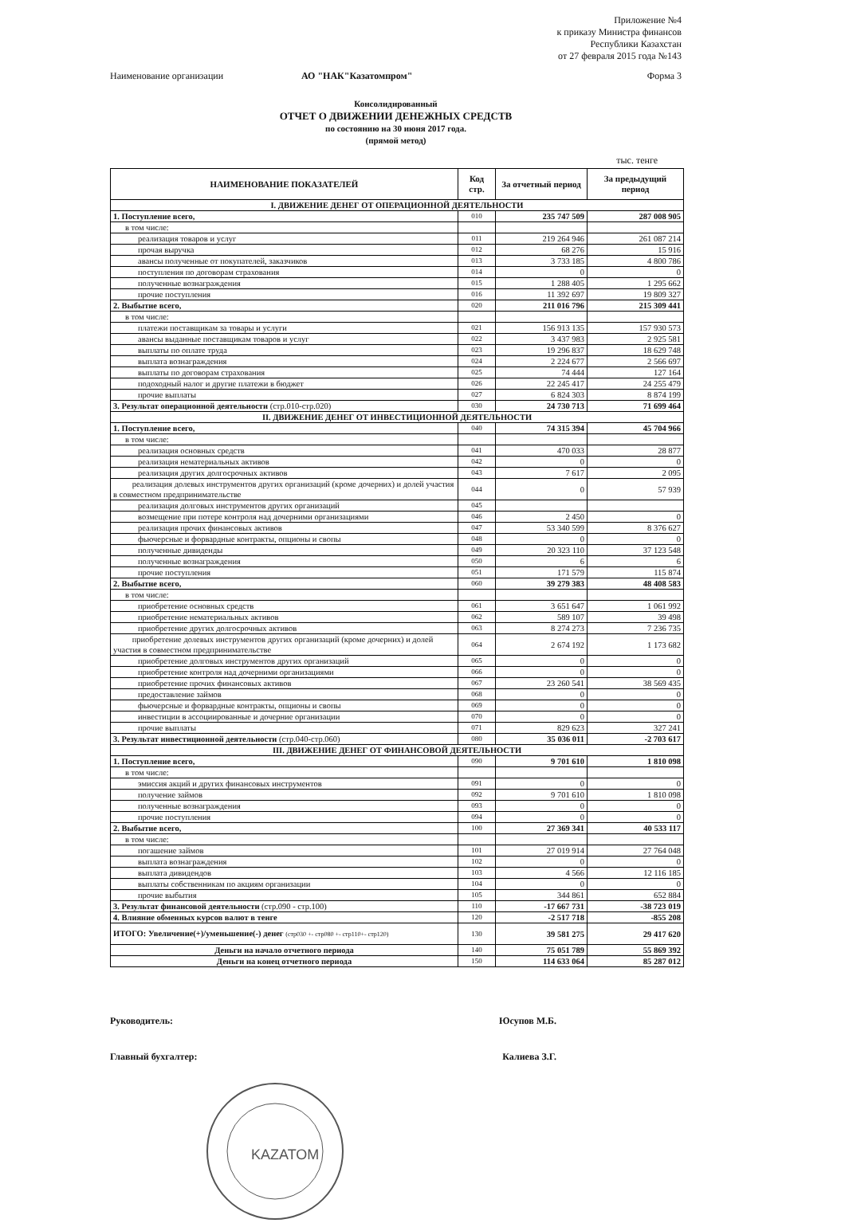Приложение №4
к приказу Министра финансов
Республики Казахстан
от 27 февраля 2015 года №143
Наименование организации АО "НАК"Казатомпром" Форма 3
Консолидированный
ОТЧЕТ О ДВИЖЕНИИ ДЕНЕЖНЫХ СРЕДСТВ
по состоянию на 30 июня 2017 года.
(прямой метод)
тыс. тенге
| НАИМЕНОВАНИЕ ПОКАЗАТЕЛЕЙ | Код стр. | За отчетный период | За предыдущий период |
| --- | --- | --- | --- |
| I. ДВИЖЕНИЕ ДЕНЕГ ОТ ОПЕРАЦИОННОЙ ДЕЯТЕЛЬНОСТИ | | | |
| 1. Поступление всего, | 010 | 235 747 509 | 287 008 905 |
| в том числе: | | | |
| реализация товаров и услуг | 011 | 219 264 946 | 261 087 214 |
| прочая выручка | 012 | 68 276 | 15 916 |
| авансы полученные от покупателей, заказчиков | 013 | 3 733 185 | 4 800 786 |
| поступления по договорам страхования | 014 | 0 | 0 |
| полученные вознаграждения | 015 | 1 288 405 | 1 295 662 |
| прочие поступления | 016 | 11 392 697 | 19 809 327 |
| 2. Выбытие всего, | 020 | 211 016 796 | 215 309 441 |
| в том числе: | | | |
| платежи поставщикам за товары и услуги | 021 | 156 913 135 | 157 930 573 |
| авансы выданные поставщикам товаров и услуг | 022 | 3 437 983 | 2 925 581 |
| выплаты по оплате труда | 023 | 19 296 837 | 18 629 748 |
| выплата вознаграждения | 024 | 2 224 677 | 2 566 697 |
| выплаты по договорам страхования | 025 | 74 444 | 127 164 |
| подоходный налог и другие платежи в бюджет | 026 | 22 245 417 | 24 255 479 |
| прочие выплаты | 027 | 6 824 303 | 8 874 199 |
| 3. Результат операционной деятельности (стр.010-стр.020) | 030 | 24 730 713 | 71 699 464 |
| II. ДВИЖЕНИЕ ДЕНЕГ ОТ ИНВЕСТИЦИОННОЙ ДЕЯТЕЛЬНОСТИ | | | |
| 1. Поступление всего, | 040 | 74 315 394 | 45 704 966 |
| в том числе: | | | |
| реализация основных средств | 041 | 470 033 | 28 877 |
| реализация нематериальных активов | 042 | 0 | 0 |
| реализация других долгосрочных активов | 043 | 7 617 | 2 095 |
| реализация долевых инструментов других организаций (кроме дочерних) и долей участия в совместном предпринимательстве | 044 | 0 | 57 939 |
| реализация долговых инструментов других организаций | 045 | | |
| возмещение при потере контроля над дочерними организациями | 046 | 2 450 | 0 |
| реализация прочих финансовых активов | 047 | 53 340 599 | 8 376 627 |
| фьючерсные и форвардные контракты, опционы и свопы | 048 | 0 | 0 |
| полученные дивиденды | 049 | 20 323 110 | 37 123 548 |
| полученные вознаграждения | 050 | 6 | 6 |
| прочие поступления | 051 | 171 579 | 115 874 |
| 2. Выбытие всего, | 060 | 39 279 383 | 48 408 583 |
| в том числе: | | | |
| приобретение основных средств | 061 | 3 651 647 | 1 061 992 |
| приобретение нематериальных активов | 062 | 589 107 | 39 498 |
| приобретение других долгосрочных активов | 063 | 8 274 273 | 7 236 735 |
| приобретение долевых инструментов других организаций (кроме дочерних) и долей участия в совместном предпринимательстве | 064 | 2 674 192 | 1 173 682 |
| приобретение долговых инструментов других организаций | 065 | 0 | 0 |
| приобретение контроля над дочерними организациями | 066 | 0 | 0 |
| приобретение прочих финансовых активов | 067 | 23 260 541 | 38 569 435 |
| предоставление займов | 068 | 0 | 0 |
| фьючерсные и форвардные контракты, опционы и свопы | 069 | 0 | 0 |
| инвестиции в ассоциированные и дочерние организации | 070 | 0 | 0 |
| прочие выплаты | 071 | 829 623 | 327 241 |
| 3. Результат инвестиционной деятельности (стр.040-стр.060) | 080 | 35 036 011 | -2 703 617 |
| III. ДВИЖЕНИЕ ДЕНЕГ ОТ ФИНАНСОВОЙ ДЕЯТЕЛЬНОСТИ | | | |
| 1. Поступление всего, | 090 | 9 701 610 | 1 810 098 |
| в том числе: | | | |
| эмиссия акций и других финансовых инструментов | 091 | 0 | 0 |
| получение займов | 092 | 9 701 610 | 1 810 098 |
| полученные вознаграждения | 093 | 0 | 0 |
| прочие поступления | 094 | 0 | 0 |
| 2. Выбытие всего, | 100 | 27 369 341 | 40 533 117 |
| в том числе: | | | |
| погашение займов | 101 | 27 019 914 | 27 764 048 |
| выплата вознаграждения | 102 | 0 | 0 |
| выплата дивидендов | 103 | 4 566 | 12 116 185 |
| выплаты собственникам по акциям организации | 104 | 0 | 0 |
| прочие выбытия | 105 | 344 861 | 652 884 |
| 3. Результат финансовой деятельности (стр.090 - стр.100) | 110 | -17 667 731 | -38 723 019 |
| 4. Влияние обменных курсов валют в тенге | 120 | -2 517 718 | -855 208 |
| ИТОГО: Увеличение(+)/уменьшение(-) денег (стр030 +- стр080 +- стр110+- стр120) | 130 | 39 581 275 | 29 417 620 |
| Деньги на начало отчетного периода | 140 | 75 051 789 | 55 869 392 |
| Деньги на конец отчетного периода | 150 | 114 633 064 | 85 287 012 |
Руководитель: Юсупов М.Б.
Главный бухгалтер: Калиева З.Г.
KAZATOM